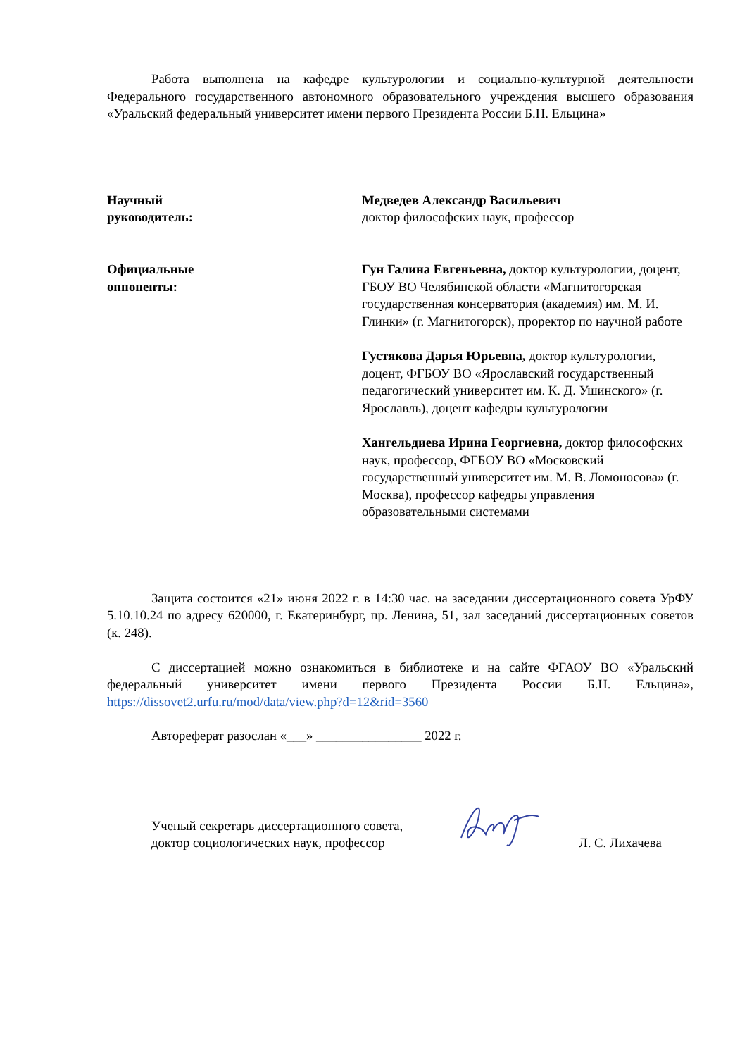Работа выполнена на кафедре культурологии и социально-культурной деятельности Федерального государственного автономного образовательного учреждения высшего образования «Уральский федеральный университет имени первого Президента России Б.Н. Ельцина»
| Научный руководитель: | Медведев Александр Васильевич доктор философских наук, профессор |
| Официальные оппоненты: | Гун Галина Евгеньевна, доктор культурологии, доцент, ГБОУ ВО Челябинской области «Магнитогорская государственная консерватория (академия) им. М. И. Глинки» (г. Магнитогорск), проректор по научной работе Густякова Дарья Юрьевна, доктор культурологии, доцент, ФГБОУ ВО «Ярославский государственный педагогический университет им. К. Д. Ушинского» (г. Ярославль), доцент кафедры культурологии Хангельдиева Ирина Георгиевна, доктор философских наук, профессор, ФГБОУ ВО «Московский государственный университет им. М. В. Ломоносова» (г. Москва), профессор кафедры управления образовательными системами |
Защита состоится «21» июня 2022 г. в 14:30 час. на заседании диссертационного совета УрФУ 5.10.10.24 по адресу 620000, г. Екатеринбург, пр. Ленина, 51, зал заседаний диссертационных советов (к. 248).
С диссертацией можно ознакомиться в библиотеке и на сайте ФГАОУ ВО «Уральский федеральный университет имени первого Президента России Б.Н. Ельцина», https://dissovet2.urfu.ru/mod/data/view.php?d=12&rid=3560
Автореферат разослан «___» ________________ 2022 г.
Ученый секретарь диссертационного совета,
доктор социологических наук, профессор
Л. С. Лихачева